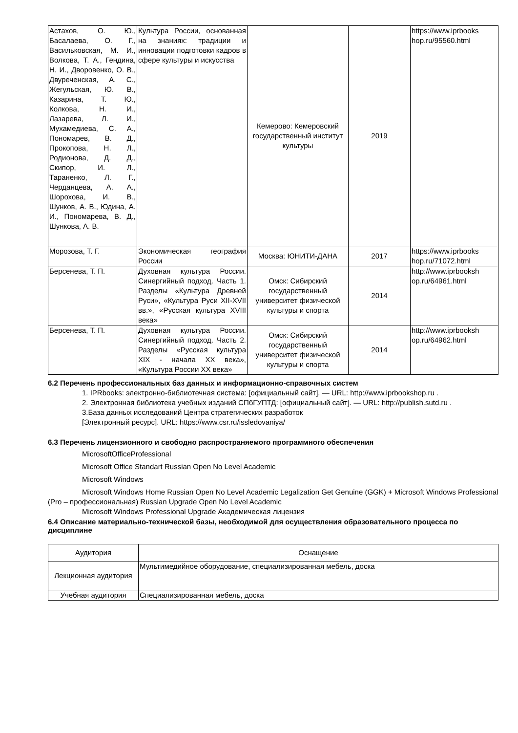| Астахов, О. Ю., Басалаева, О. Г., Васильковская, М. И., Волкова, Т. А., Гендина, Н. И., Дворовенко, О. В., Двуреченская, А. С., Жегульская, Ю. В., Казарина, Т. Ю., Колкова, Н. И., Лазарева, Л. И., Мухамедиева, С. А., Пономарев, В. Д., Прокопова, Н. Л., Родионова, Д. Д., Скипор, И. Л., Тараненко, Л. Г., Черданцева, А. А., Шорохова, И. В., Шунков, А. В., Юдина, А. И., Пономарева, В. Д., Шункова, А. В. | Культура России, основанная на знаниях: традиции и инновации подготовки кадров в сфере культуры и искусства | Кемерово: Кемеровский государственный институт культуры | 2019 | https://www.iprbooks hop.ru/95560.html |
| Морозова, Т. Г. | Экономическая география России | Москва: ЮНИТИ-ДАНА | 2017 | https://www.iprbooks hop.ru/71072.html |
| Берсенева, Т. П. | Духовная культура России. Синергийный подход. Часть 1. Разделы «Культура Древней Руси», «Культура Руси XII-XVII вв.», «Русская культура XVIII века» | Омск: Сибирский государственный университет физической культуры и спорта | 2014 | http://www.iprbooksh op.ru/64961.html |
| Берсенева, Т. П. | Духовная культура России. Синергийный подход. Часть 2. Разделы «Русская культура XIX - начала XX века», «Культура России XX века» | Омск: Сибирский государственный университет физической культуры и спорта | 2014 | http://www.iprbooksh op.ru/64962.html |
6.2 Перечень профессиональных баз данных и информационно-справочных систем
1. IPRbooks: электронно-библиотечная система: [официальный сайт]. — URL: http://www.iprbookshop.ru .
2. Электронная библиотека учебных изданий СПбГУПТД: [официальный сайт]. — URL: http://publish.sutd.ru .
3.База данных исследований Центра стратегических разработок
[Электронный ресурс]. URL: https://www.csr.ru/issledovaniya/
6.3 Перечень лицензионного и свободно распространяемого программного обеспечения
MicrosoftOfficeProfessional
Microsoft Office Standart Russian Open No Level Academic
Microsoft Windows
Microsoft Windows Home Russian Open No Level Academic Legalization Get Genuine (GGK) + Microsoft Windows Professional (Pro – профессиональная) Russian Upgrade Open No Level Academic
Microsoft Windows Professional Upgrade Академическая лицензия
6.4 Описание материально-технической базы, необходимой для осуществления образовательного процесса по дисциплине
| Аудитория | Оснащение |
| --- | --- |
| Лекционная аудитория | Мультимедийное оборудование, специализированная мебель, доска |
| Учебная аудитория | Специализированная мебель, доска |